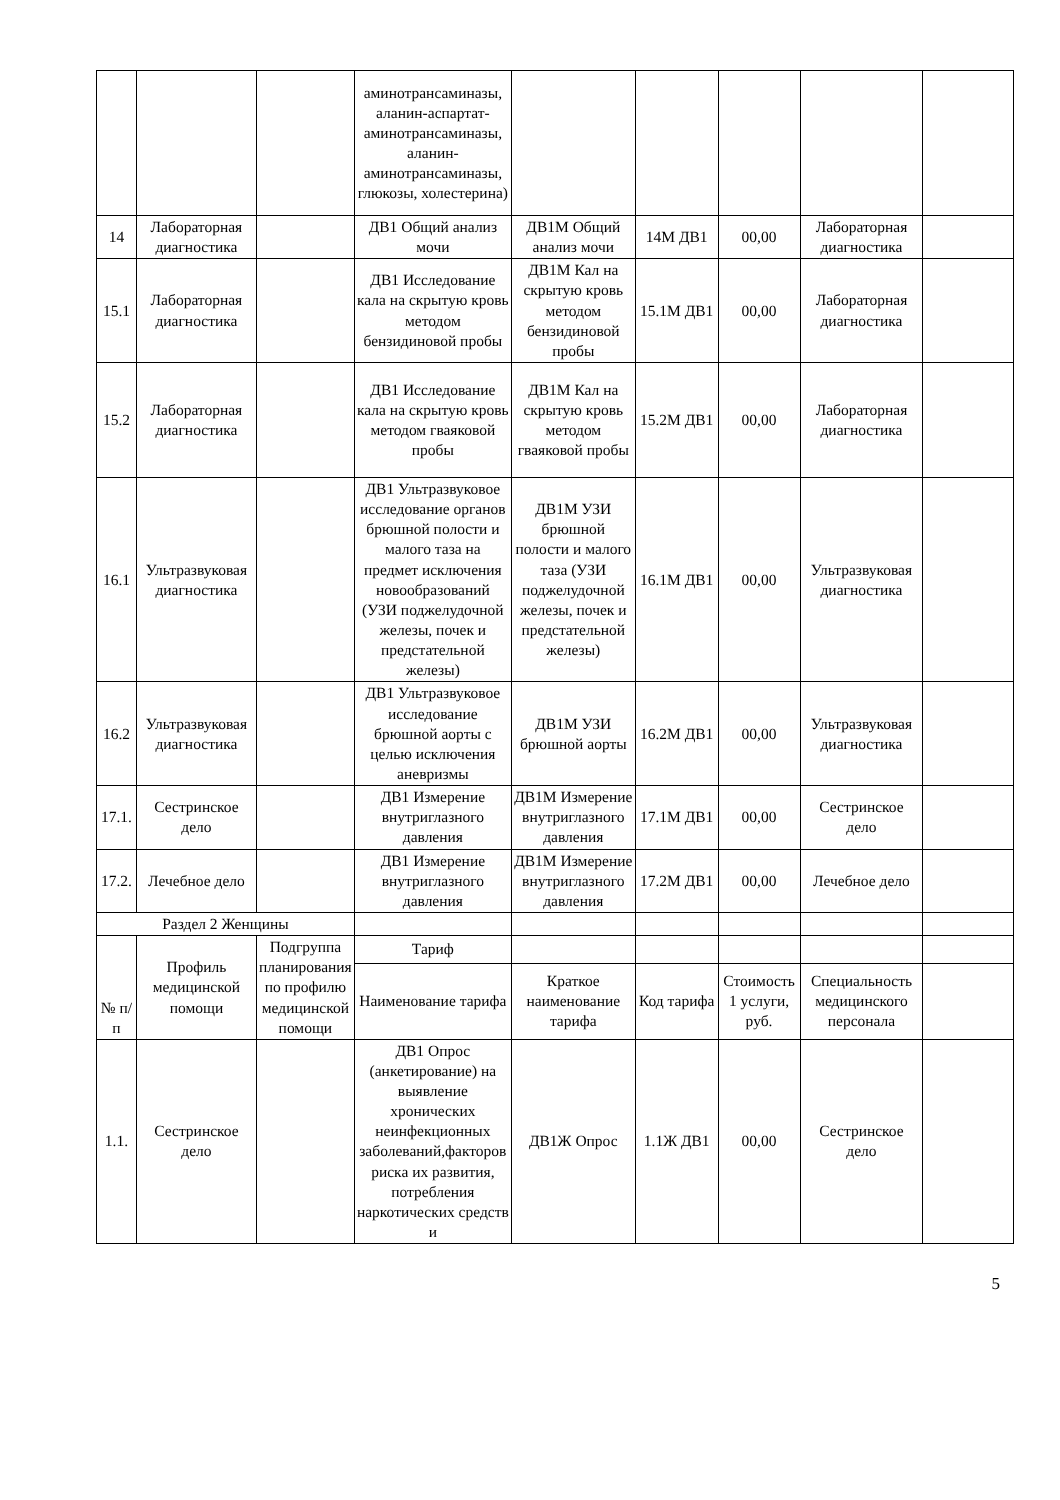| | | | аминотрансаминазы, аланин-аспартат-аминотрансаминазы, аланин-аминотрансаминазы, глюкозы, холестерина) | | | | | |
| 14 | Лабораторная диагностика | | ДВ1 Общий анализ мочи | ДВ1М Общий анализ мочи | 14М ДВ1 | 00,00 | Лабораторная диагностика | |
| 15.1 | Лабораторная диагностика | | ДВ1 Исследование кала на скрытую кровь методом бензидиновой пробы | ДВ1М Кал на скрытую кровь методом бензидиновой пробы | 15.1М ДВ1 | 00,00 | Лабораторная диагностика | |
| 15.2 | Лабораторная диагностика | | ДВ1 Исследование кала на скрытую кровь методом гваяковой пробы | ДВ1М Кал на скрытую кровь методом гваяковой пробы | 15.2М ДВ1 | 00,00 | Лабораторная диагностика | |
| 16.1 | Ультразвуковая диагностика | | ДВ1 Ультразвуковое исследование органов брюшной полости и малого таза на предмет исключения новообразований (УЗИ поджелудочной железы, почек и предстательной железы) | ДВ1М УЗИ брюшной полости и малого таза (УЗИ поджелудочной железы, почек и предстательной железы) | 16.1М ДВ1 | 00,00 | Ультразвуковая диагностика | |
| 16.2 | Ультразвуковая диагностика | | ДВ1 Ультразвуковое исследование брюшной аорты с целью исключения аневризмы | ДВ1М УЗИ брюшной аорты | 16.2М ДВ1 | 00,00 | Ультразвуковая диагностика | |
| 17.1. | Сестринское дело | | ДВ1 Измерение внутриглазного давления | ДВ1М Измерение внутриглазного давления | 17.1М ДВ1 | 00,00 | Сестринское дело | |
| 17.2. | Лечебное дело | | ДВ1 Измерение внутриглазного давления | ДВ1М Измерение внутриглазного давления | 17.2М ДВ1 | 00,00 | Лечебное дело | |
| Раздел 2 Женщины | | | | | | | | |
| № п/п | Профиль медицинской помощи | Подгруппа планирования по профилю медицинской помощи | Тариф | | | | | |
| | | | Наименование тарифа | Краткое наименование тарифа | Код тарифа | Стоимость 1 услуги, руб. | Специальность медицинского персонала | |
| 1.1. | Сестринское дело | | ДВ1 Опрос (анкетирование) на выявление хронических неинфекционных заболеваний,факторов риска их развития, потребления наркотических средств и | ДВ1Ж Опрос | 1.1Ж ДВ1 | 00,00 | Сестринское дело | |
5